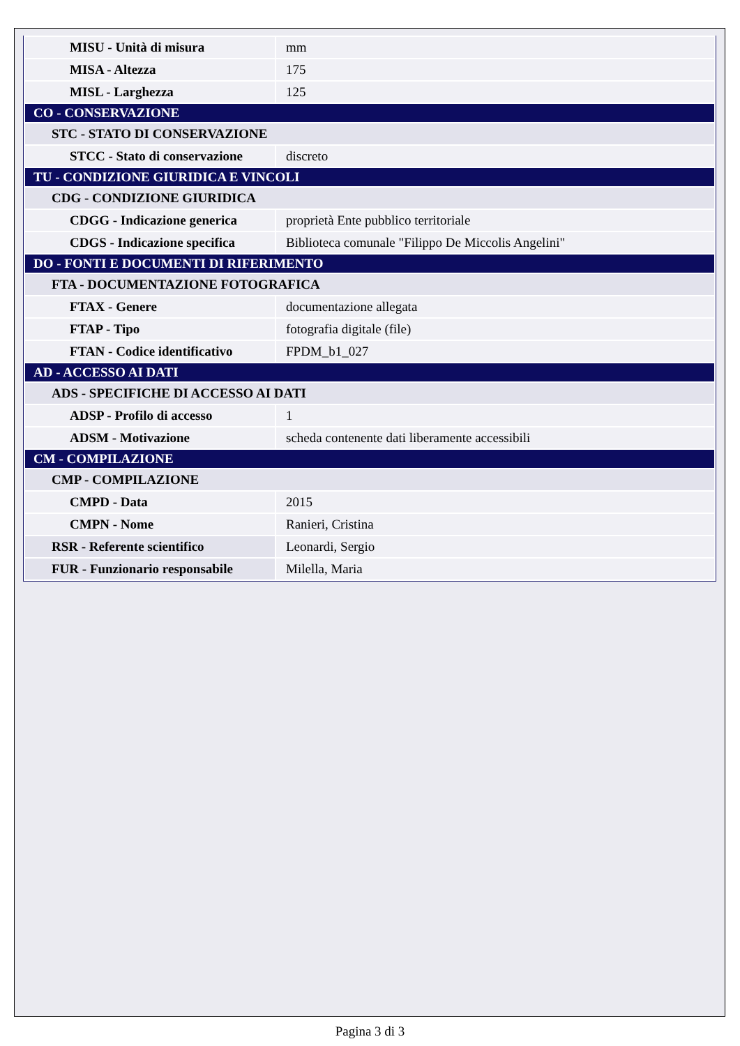| MISU - Unità di misura | mm |
| MISA - Altezza | 175 |
| MISL - Larghezza | 125 |
| CO - CONSERVAZIONE | |
| STC - STATO DI CONSERVAZIONE | |
| STCC - Stato di conservazione | discreto |
| TU - CONDIZIONE GIURIDICA E VINCOLI | |
| CDG - CONDIZIONE GIURIDICA | |
| CDGG - Indicazione generica | proprietà Ente pubblico territoriale |
| CDGS - Indicazione specifica | Biblioteca comunale "Filippo De Miccolis Angelini" |
| DO - FONTI E DOCUMENTI DI RIFERIMENTO | |
| FTA - DOCUMENTAZIONE FOTOGRAFICA | |
| FTAX - Genere | documentazione allegata |
| FTAP - Tipo | fotografia digitale (file) |
| FTAN - Codice identificativo | FPDM_b1_027 |
| AD - ACCESSO AI DATI | |
| ADS - SPECIFICHE DI ACCESSO AI DATI | |
| ADSP - Profilo di accesso | 1 |
| ADSM - Motivazione | scheda contenente dati liberamente accessibili |
| CM - COMPILAZIONE | |
| CMP - COMPILAZIONE | |
| CMPD - Data | 2015 |
| CMPN - Nome | Ranieri, Cristina |
| RSR - Referente scientifico | Leonardi, Sergio |
| FUR - Funzionario responsabile | Milella, Maria |
Pagina 3 di 3